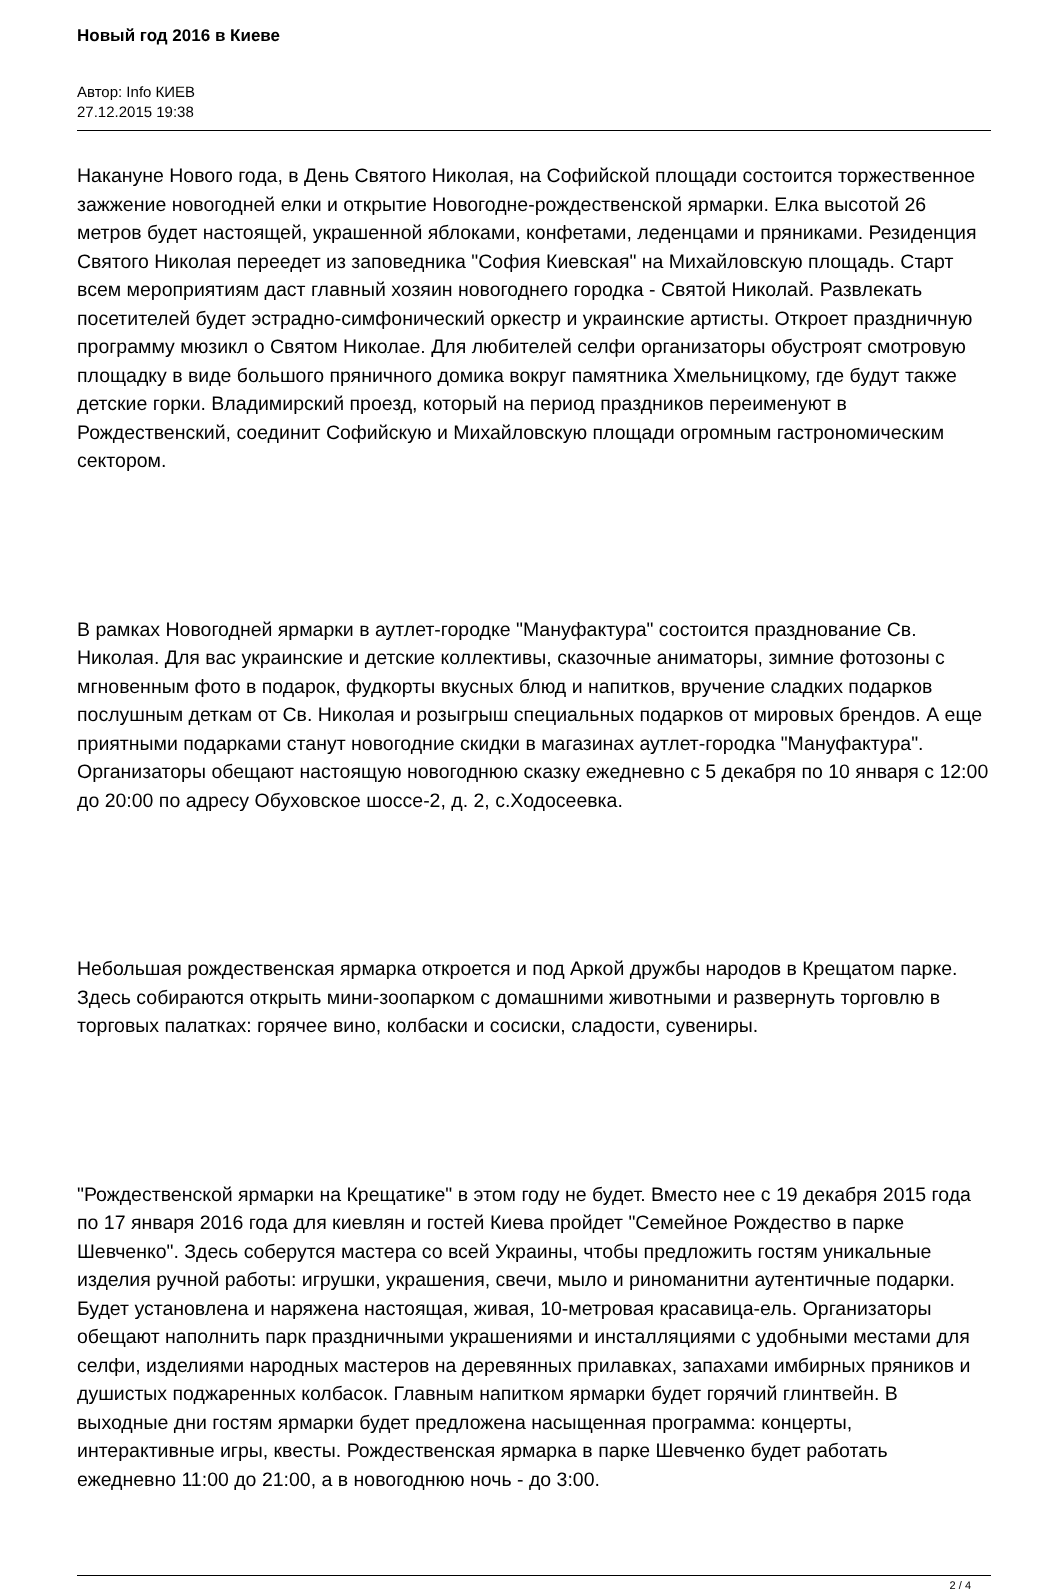Новый год 2016 в Киеве
Автор: Info КИЕВ
27.12.2015 19:38
Накануне Нового года, в День Святого Николая, на Софийской площади состоится торжественное зажжение новогодней елки и открытие Новогодне-рождественской ярмарки. Елка высотой 26 метров будет настоящей, украшенной яблоками, конфетами, леденцами и пряниками. Резиденция Святого Николая переедет из заповедника "София Киевская" на Михайловскую площадь. Старт всем мероприятиям даст главный хозяин новогоднего городка - Святой Николай. Развлекать посетителей будет эстрадно-симфонический оркестр и украинские артисты. Откроет праздничную программу мюзикл о Святом Николае. Для любителей селфи организаторы обустроят смотровую площадку в виде большого пряничного домика вокруг памятника Хмельницкому, где будут также детские горки. Владимирский проезд, который на период праздников переименуют в Рождественский, соединит Софийскую и Михайловскую площади огромным гастрономическим сектором.
В рамках Новогодней ярмарки в аутлет-городке "Мануфактура" состоится празднование Св. Николая. Для вас украинские и детские коллективы, сказочные аниматоры, зимние фотозоны с мгновенным фото в подарок, фудкорты вкусных блюд и напитков, вручение сладких подарков послушным деткам от Св. Николая и розыгрыш специальных подарков от мировых брендов. А еще приятными подарками станут новогодние скидки в магазинах аутлет-городка "Мануфактура". Организаторы обещают настоящую новогоднюю сказку ежедневно с 5 декабря по 10 января с 12:00 до 20:00 по адресу Обуховское шоссе-2, д. 2, с.Ходосеевка.
Небольшая рождественская ярмарка откроется и под Аркой дружбы народов в Крещатом парке. Здесь собираются открыть мини-зоопарком с домашними животными и развернуть торговлю в торговых палатках: горячее вино, колбаски и сосиски, сладости, сувениры.
"Рождественской ярмарки на Крещатике" в этом году не будет. Вместо нее с 19 декабря 2015 года по 17 января 2016 года для киевлян и гостей Киева пройдет "Семейное Рождество в парке Шевченко". Здесь соберутся мастера со всей Украины, чтобы предложить гостям уникальные изделия ручной работы: игрушки, украшения, свечи, мыло и риноманитни аутентичные подарки. Будет установлена и наряжена настоящая, живая, 10-метровая красавица-ель. Организаторы обещают наполнить парк праздничными украшениями и инсталляциями с удобными местами для селфи, изделиями народных мастеров на деревянных прилавках, запахами имбирных пряников и душистых поджаренных колбасок. Главным напитком ярмарки будет горячий глинтвейн. В выходные дни гостям ярмарки будет предложена насыщенная программа: концерты, интерактивные игры, квесты. Рождественская ярмарка в парке Шевченко будет работать ежедневно 11:00 до 21:00, а в новогоднюю ночь - до 3:00.
2 / 4